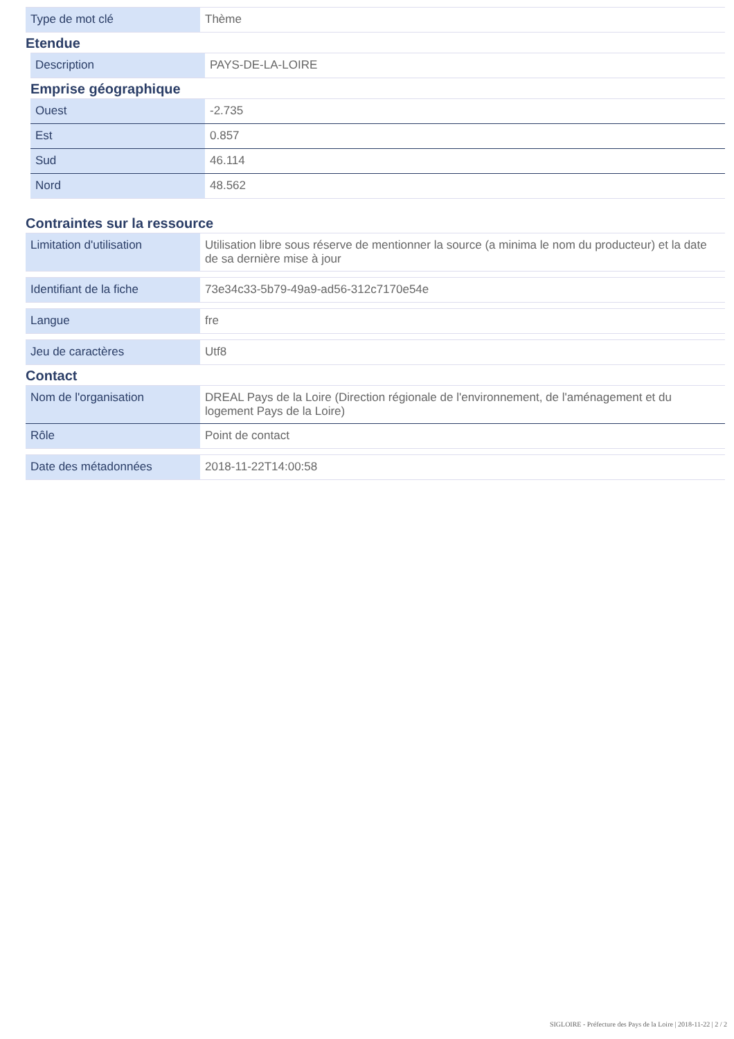| Type de mot clé | Thème |
Etendue
| Description | PAYS-DE-LA-LOIRE |
Emprise géographique
| Ouest | -2.735 |
| Est | 0.857 |
| Sud | 46.114 |
| Nord | 48.562 |
Contraintes sur la ressource
| Limitation d'utilisation | Utilisation libre sous réserve de mentionner la source (a minima le nom du producteur) et la date de sa dernière mise à jour |
| Identifiant de la fiche | 73e34c33-5b79-49a9-ad56-312c7170e54e |
| Langue | fre |
| Jeu de caractères | Utf8 |
Contact
| Nom de l'organisation | DREAL Pays de la Loire (Direction régionale de l'environnement, de l'aménagement et du logement Pays de la Loire) |
| Rôle | Point de contact |
| Date des métadonnées | 2018-11-22T14:00:58 |
SIGLOIRE - Préfecture des Pays de la Loire | 2018-11-22 | 2 / 2